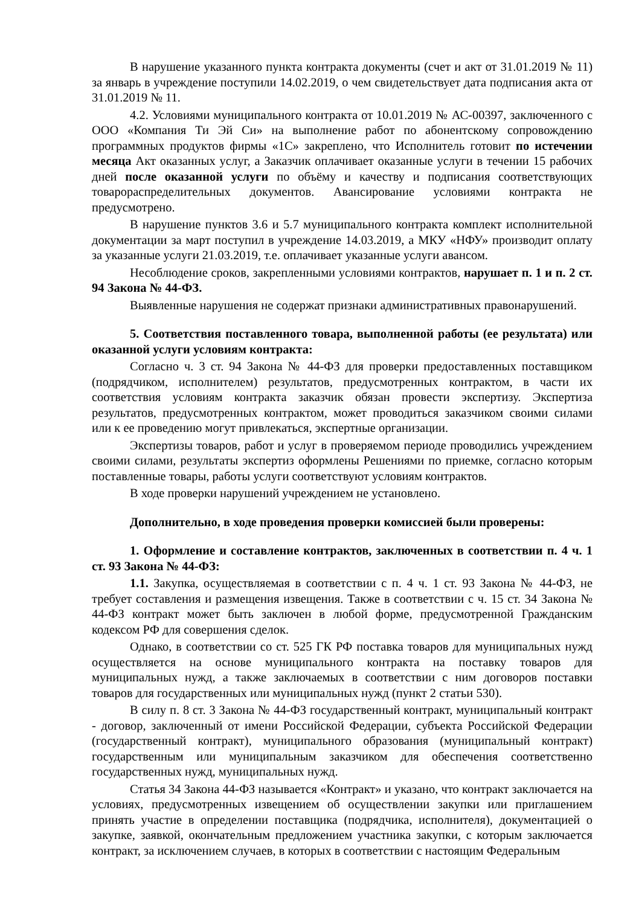В нарушение указанного пункта контракта документы (счет и акт от 31.01.2019 № 11) за январь в учреждение поступили 14.02.2019, о чем свидетельствует дата подписания акта от 31.01.2019 № 11.
4.2. Условиями муниципального контракта от 10.01.2019 № АС-00397, заключенного с ООО «Компания Ти Эй Си» на выполнение работ по абонентскому сопровождению программных продуктов фирмы «1С» закреплено, что Исполнитель готовит по истечении месяца Акт оказанных услуг, а Заказчик оплачивает оказанные услуги в течении 15 рабочих дней после оказанной услуги по объёму и качеству и подписания соответствующих товарораспределительных документов. Авансирование условиями контракта не предусмотрено.
В нарушение пунктов 3.6 и 5.7 муниципального контракта комплект исполнительной документации за март поступил в учреждение 14.03.2019, а МКУ «НФУ» производит оплату за указанные услуги 21.03.2019, т.е. оплачивает указанные услуги авансом.
Несоблюдение сроков, закрепленными условиями контрактов, нарушает п. 1 и п. 2 ст. 94 Закона № 44-ФЗ.
Выявленные нарушения не содержат признаки административных правонарушений.
5. Соответствия поставленного товара, выполненной работы (ее результата) или оказанной услуги условиям контракта:
Согласно ч. 3 ст. 94 Закона № 44-ФЗ для проверки предоставленных поставщиком (подрядчиком, исполнителем) результатов, предусмотренных контрактом, в части их соответствия условиям контракта заказчик обязан провести экспертизу. Экспертиза результатов, предусмотренных контрактом, может проводиться заказчиком своими силами или к ее проведению могут привлекаться, экспертные организации.
Экспертизы товаров, работ и услуг в проверяемом периоде проводились учреждением своими силами, результаты экспертиз оформлены Решениями по приемке, согласно которым поставленные товары, работы услуги соответствуют условиям контрактов.
В ходе проверки нарушений учреждением не установлено.
Дополнительно, в ходе проведения проверки комиссией были проверены:
1. Оформление и составление контрактов, заключенных в соответствии п. 4 ч. 1 ст. 93 Закона № 44-ФЗ:
1.1. Закупка, осуществляемая в соответствии с п. 4 ч. 1 ст. 93 Закона № 44-ФЗ, не требует составления и размещения извещения. Также в соответствии с ч. 15 ст. 34 Закона № 44-ФЗ контракт может быть заключен в любой форме, предусмотренной Гражданским кодексом РФ для совершения сделок.
Однако, в соответствии со ст. 525 ГК РФ поставка товаров для муниципальных нужд осуществляется на основе муниципального контракта на поставку товаров для муниципальных нужд, а также заключаемых в соответствии с ним договоров поставки товаров для государственных или муниципальных нужд (пункт 2 статьи 530).
В силу п. 8 ст. 3 Закона № 44-ФЗ государственный контракт, муниципальный контракт - договор, заключенный от имени Российской Федерации, субъекта Российской Федерации (государственный контракт), муниципального образования (муниципальный контракт) государственным или муниципальным заказчиком для обеспечения соответственно государственных нужд, муниципальных нужд.
Статья 34 Закона 44-ФЗ называется «Контракт» и указано, что контракт заключается на условиях, предусмотренных извещением об осуществлении закупки или приглашением принять участие в определении поставщика (подрядчика, исполнителя), документацией о закупке, заявкой, окончательным предложением участника закупки, с которым заключается контракт, за исключением случаев, в которых в соответствии с настоящим Федеральным